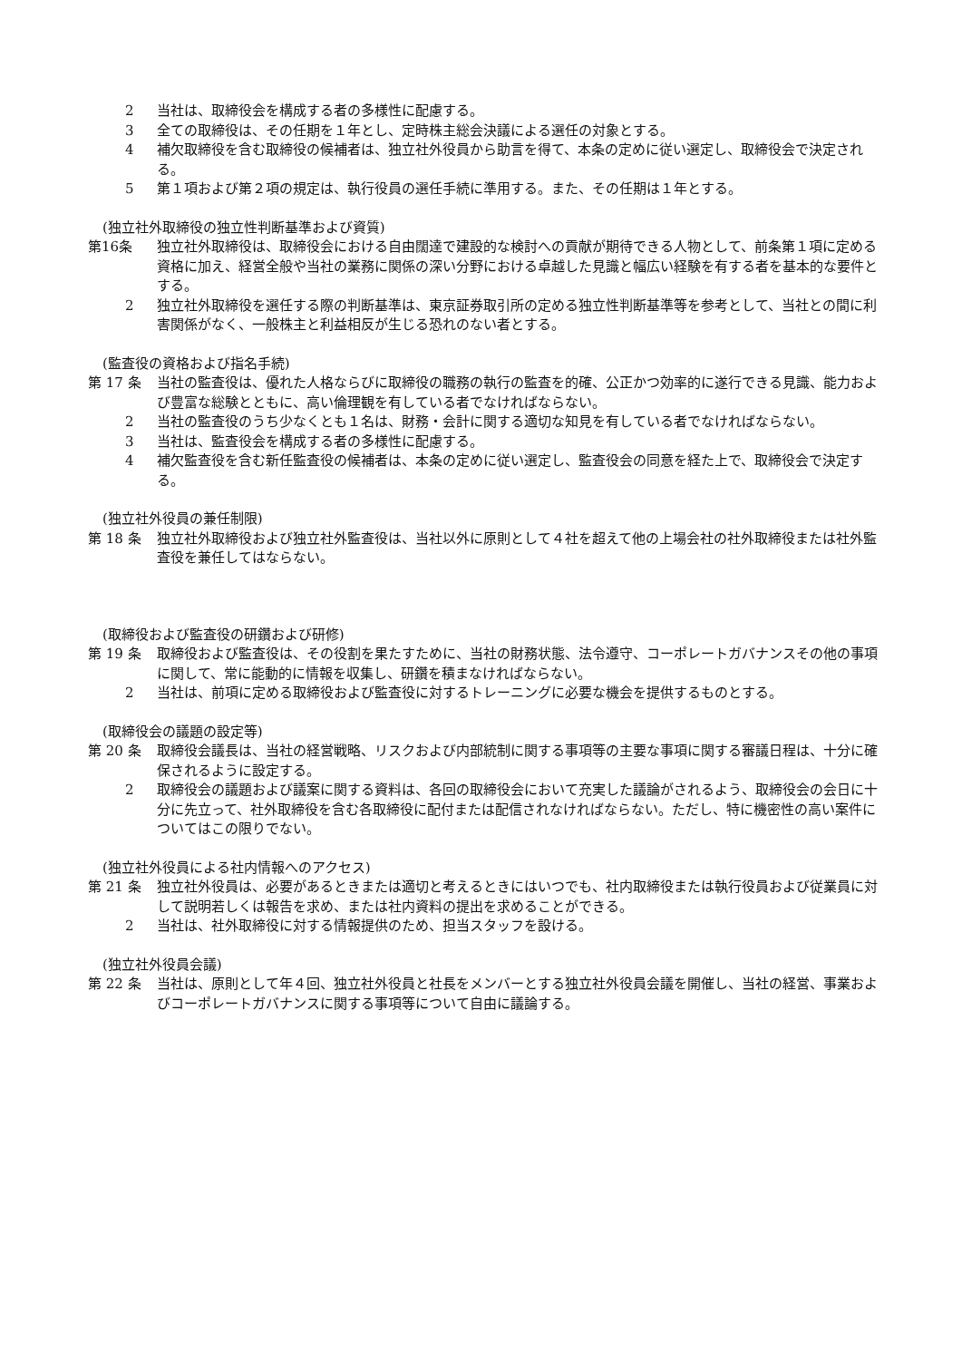2 当社は、取締役会を構成する者の多様性に配慮する。
3 全ての取締役は、その任期を１年とし、定時株主総会決議による選任の対象とする。
4 補欠取締役を含む取締役の候補者は、独立社外役員から助言を得て、本条の定めに従い選定し、取締役会で決定される。
5 第１項および第２項の規定は、執行役員の選任手続に準用する。また、その任期は１年とする。
(独立社外取締役の独立性判断基準および資質)
第16条 独立社外取締役は、取締役会における自由闊達で建設的な検討への貢献が期待できる人物として、前条第１項に定める資格に加え、経営全般や当社の業務に関係の深い分野における卓越した見識と幅広い経験を有する者を基本的な要件とする。
2 独立社外取締役を選任する際の判断基準は、東京証券取引所の定める独立性判断基準等を参考として、当社との間に利害関係がなく、一般株主と利益相反が生じる恐れのない者とする。
(監査役の資格および指名手続)
第 17 条 当社の監査役は、優れた人格ならびに取締役の職務の執行の監査を的確、公正かつ効率的に遂行できる見識、能力および豊富な総験とともに、高い倫理観を有している者でなければならない。
2 当社の監査役のうち少なくとも１名は、財務・会計に関する適切な知見を有している者でなければならない。
3 当社は、監査役会を構成する者の多様性に配慮する。
4 補欠監査役を含む新任監査役の候補者は、本条の定めに従い選定し、監査役会の同意を経た上で、取締役会で決定する。
(独立社外役員の兼任制限)
第 18 条 独立社外取締役および独立社外監査役は、当社以外に原則として４社を超えて他の上場会社の社外取締役または社外監査役を兼任してはならない。
(取締役および監査役の研鑽および研修)
第 19 条 取締役および監査役は、その役割を果たすために、当社の財務状態、法令遵守、コーポレートガバナンスその他の事項に関して、常に能動的に情報を収集し、研鑽を積まなければならない。
2 当社は、前項に定める取締役および監査役に対するトレーニングに必要な機会を提供するものとする。
(取締役会の議題の設定等)
第 20 条 取締役会議長は、当社の経営戦略、リスクおよび内部統制に関する事項等の主要な事項に関する審議日程は、十分に確保されるように設定する。
2 取締役会の議題および議案に関する資料は、各回の取締役会において充実した議論がされるよう、取締役会の会日に十分に先立って、社外取締役を含む各取締役に配付または配信されなければならない。ただし、特に機密性の高い案件についてはこの限りでない。
(独立社外役員による社内情報へのアクセス)
第 21 条 独立社外役員は、必要があるときまたは適切と考えるときにはいつでも、社内取締役または執行役員および従業員に対して説明若しくは報告を求め、または社内資料の提出を求めることができる。
2 当社は、社外取締役に対する情報提供のため、担当スタッフを設ける。
(独立社外役員会議)
第 22 条 当社は、原則として年４回、独立社外役員と社長をメンバーとする独立社外役員会議を開催し、当社の経営、事業およびコーポレートガバナンスに関する事項等について自由に議論する。